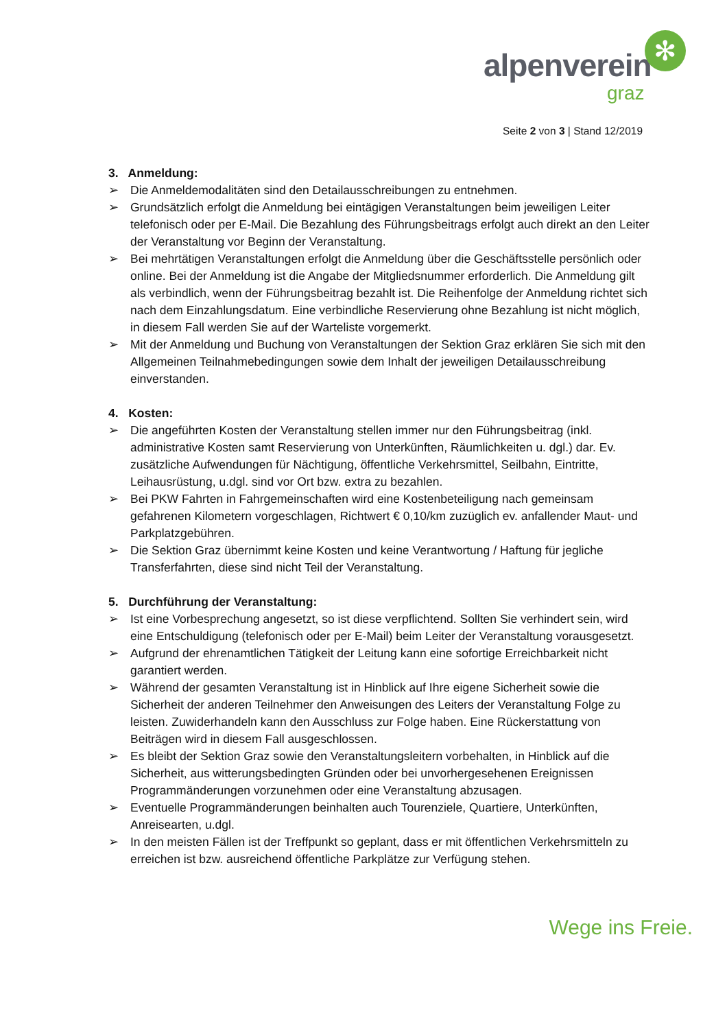alpenverein
graz
✻
Seite 2 von 3 | Stand 12/2019
3. Anmeldung:
➢ Die Anmeldemodalitäten sind den Detailausschreibungen zu entnehmen.
➢ Grundsätzlich erfolgt die Anmeldung bei eintägigen Veranstaltungen beim jeweiligen Leiter telefonisch oder per E-Mail. Die Bezahlung des Führungsbeitrags erfolgt auch direkt an den Leiter der Veranstaltung vor Beginn der Veranstaltung.
➢ Bei mehrtätigen Veranstaltungen erfolgt die Anmeldung über die Geschäftsstelle persönlich oder online. Bei der Anmeldung ist die Angabe der Mitgliedsnummer erforderlich. Die Anmeldung gilt als verbindlich, wenn der Führungsbeitrag bezahlt ist. Die Reihenfolge der Anmeldung richtet sich nach dem Einzahlungsdatum. Eine verbindliche Reservierung ohne Bezahlung ist nicht möglich, in diesem Fall werden Sie auf der Warteliste vorgemerkt.
➢ Mit der Anmeldung und Buchung von Veranstaltungen der Sektion Graz erklären Sie sich mit den Allgemeinen Teilnahmebedingungen sowie dem Inhalt der jeweiligen Detailausschreibung einverstanden.
4. Kosten:
➢ Die angeführten Kosten der Veranstaltung stellen immer nur den Führungsbeitrag (inkl. administrative Kosten samt Reservierung von Unterkünften, Räumlichkeiten u. dgl.) dar. Ev. zusätzliche Aufwendungen für Nächtigung, öffentliche Verkehrsmittel, Seilbahn, Eintritte, Leihausrüstung, u.dgl. sind vor Ort bzw. extra zu bezahlen.
➢ Bei PKW Fahrten in Fahrgemeinschaften wird eine Kostenbeteiligung nach gemeinsam gefahrenen Kilometern vorgeschlagen, Richtwert € 0,10/km zuzüglich ev. anfallender Maut- und Parkplatzgebühren.
➢ Die Sektion Graz übernimmt keine Kosten und keine Verantwortung / Haftung für jegliche Transferfahrten, diese sind nicht Teil der Veranstaltung.
5. Durchführung der Veranstaltung:
➢ Ist eine Vorbesprechung angesetzt, so ist diese verpflichtend. Sollten Sie verhindert sein, wird eine Entschuldigung (telefonisch oder per E-Mail) beim Leiter der Veranstaltung vorausgesetzt.
➢ Aufgrund der ehrenamtlichen Tätigkeit der Leitung kann eine sofortige Erreichbarkeit nicht garantiert werden.
➢ Während der gesamten Veranstaltung ist in Hinblick auf Ihre eigene Sicherheit sowie die Sicherheit der anderen Teilnehmer den Anweisungen des Leiters der Veranstaltung Folge zu leisten. Zuwiderhandeln kann den Ausschluss zur Folge haben. Eine Rückerstattung von Beiträgen wird in diesem Fall ausgeschlossen.
➢ Es bleibt der Sektion Graz sowie den Veranstaltungsleitern vorbehalten, in Hinblick auf die Sicherheit, aus witterungsbedingten Gründen oder bei unvorhergesehenen Ereignissen Programmänderungen vorzunehmen oder eine Veranstaltung abzusagen.
➢ Eventuelle Programmänderungen beinhalten auch Tourenziele, Quartiere, Unterkünften, Anreisearten, u.dgl.
➢ In den meisten Fällen ist der Treffpunkt so geplant, dass er mit öffentlichen Verkehrsmitteln zu erreichen ist bzw. ausreichend öffentliche Parkplätze zur Verfügung stehen.
Wege ins Freie.